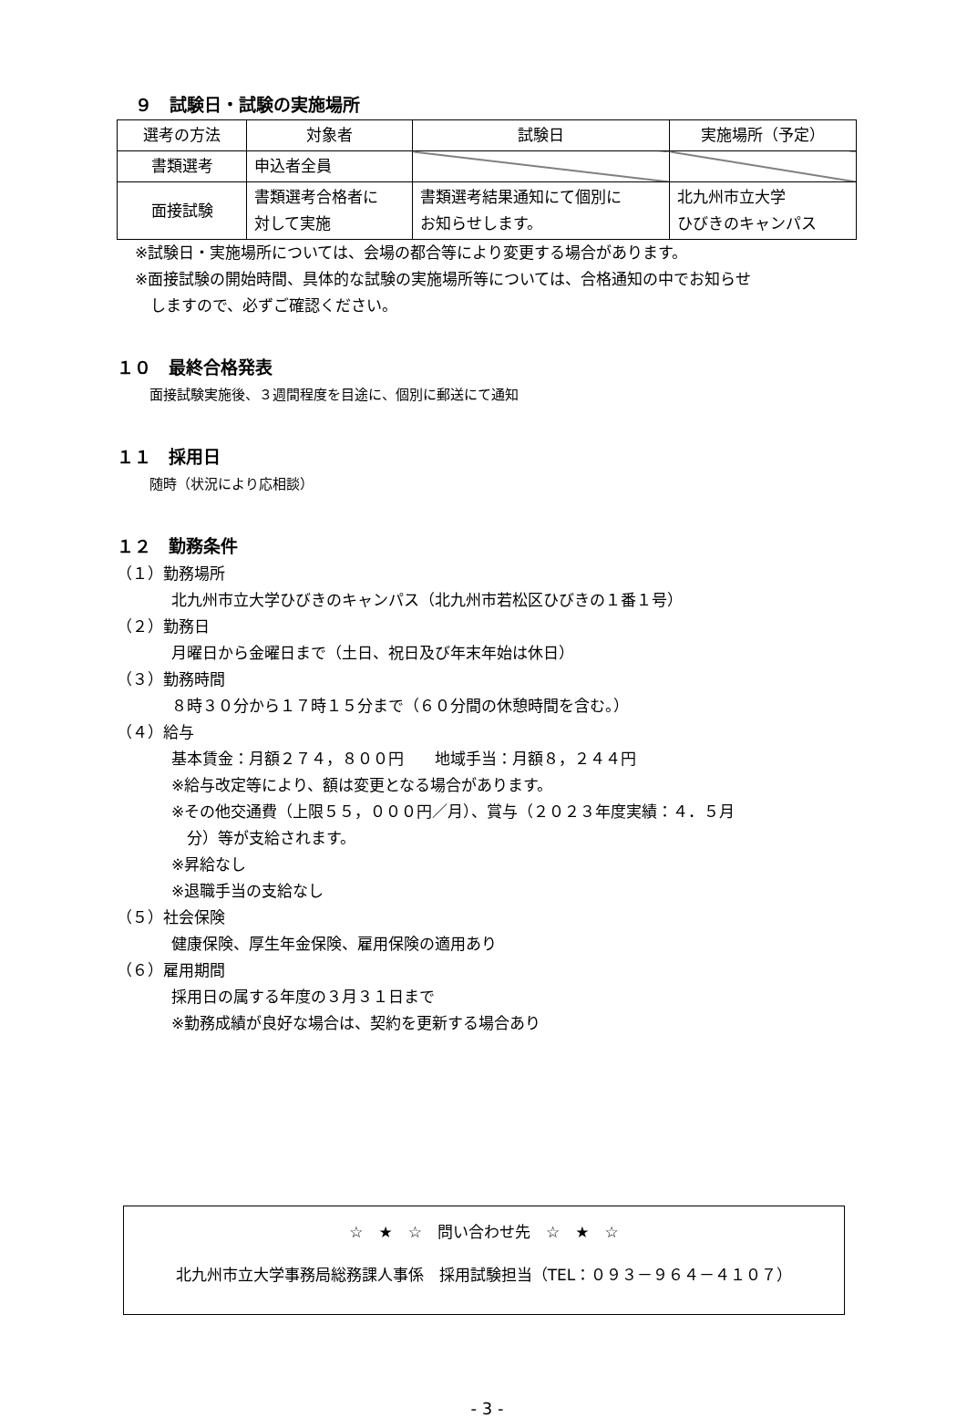９　試験日・試験の実施場所
| 選考の方法 | 対象者 | 試験日 | 実施場所（予定） |
| --- | --- | --- | --- |
| 書類選考 | 申込者全員 | | |
| 面接試験 | 書類選考合格者に 対して実施 | 書類選考結果通知にて個別に お知らせします。 | 北九州市立大学 ひびきのキャンパス |
※試験日・実施場所については、会場の都合等により変更する場合があります。
※面接試験の開始時間、具体的な試験の実施場所等については、合格通知の中でお知らせ
　しますので、必ずご確認ください。
１０　最終合格発表
面接試験実施後、３週間程度を目途に、個別に郵送にて通知
１１　採用日
随時（状況により応相談）
１２　勤務条件
（１）勤務場所
北九州市立大学ひびきのキャンパス（北九州市若松区ひびきの１番１号）
（２）勤務日
月曜日から金曜日まで（土日、祝日及び年末年始は休日）
（３）勤務時間
８時３０分から１７時１５分まで（６０分間の休憩時間を含む。）
（４）給与
基本賃金：月額２７４，８００円　　地域手当：月額８，２４４円
※給与改定等により、額は変更となる場合があります。
※その他交通費（上限５５，０００円／月）、賞与（２０２３年度実績：４．５月
　分）等が支給されます。
※昇給なし
※退職手当の支給なし
（５）社会保険
健康保険、厚生年金保険、雇用保険の適用あり
（６）雇用期間
採用日の属する年度の３月３１日まで
※勤務成績が良好な場合は、契約を更新する場合あり
☆　★　☆　問い合わせ先　☆　★　☆
北九州市立大学事務局総務課人事係　採用試験担当（TEL：０９３－９６４－４１０７）
- 3 -